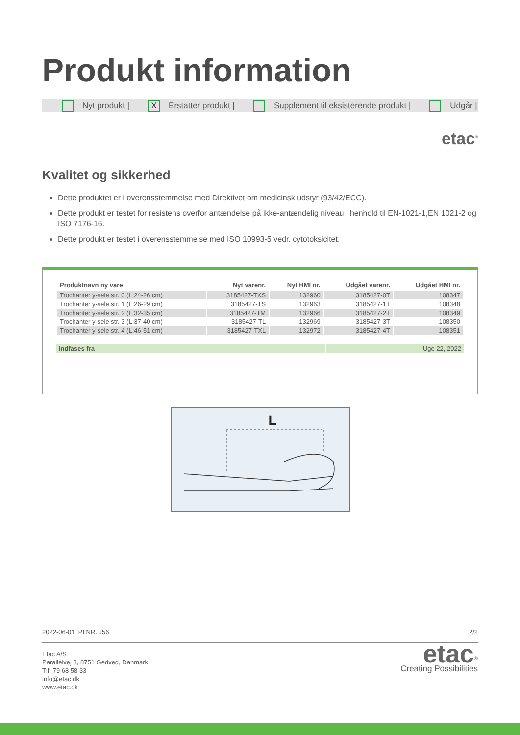Produkt information
Nyt produkt | X Erstatter produkt | Supplement til eksisterende produkt | Udgår |
etac<sup>®</sup>
Kvalitet og sikkerhed
Dette produktet er i overensstemmelse med Direktivet om medicinsk udstyr (93/42/ECC).
Dette produkt er testet for resistens overfor antændelse på ikke-antændelig niveau i henhold til EN-1021-1,EN 1021-2 og ISO 7176-16.
Dette produkt er testet i overensstemmelse med ISO 10993-5 vedr. cytotoksicitet.
| Produktnavn ny vare | Nyt varenr. | Nyt HMI nr. | Udgået varenr. | Udgået HMI nr. |
| --- | --- | --- | --- | --- |
| Trochanter y-sele str. 0 (L:24-26 cm) | 3185427-TXS | 132960 | 3185427-0T | 108347 |
| Trochanter y-sele str. 1 (L:26-29 cm) | 3185427-TS | 132963 | 3185427-1T | 108348 |
| Trochanter y-sele str. 2 (L:32-35 cm) | 3185427-TM | 132966 | 3185427-2T | 108349 |
| Trochanter y-sele str. 3 (L:37-40 cm) | 3185427-TL | 132969 | 3185427-3T | 108350 |
| Trochanter y-sele str. 4 (L:46-51 cm) | 3185427-TXL | 132972 | 3185427-4T | 108351 |
Indfases fra Uge 22, 2022
L
2022-06-01 PI NR. J56 2/2
Etac A/S
Parallelvej 3, 8751 Gedved, Danmark
Tlf. 79 68 58 33
info@etac.dk
www.etac.dk
etac<sup>®</sup>
Creating Possibilities